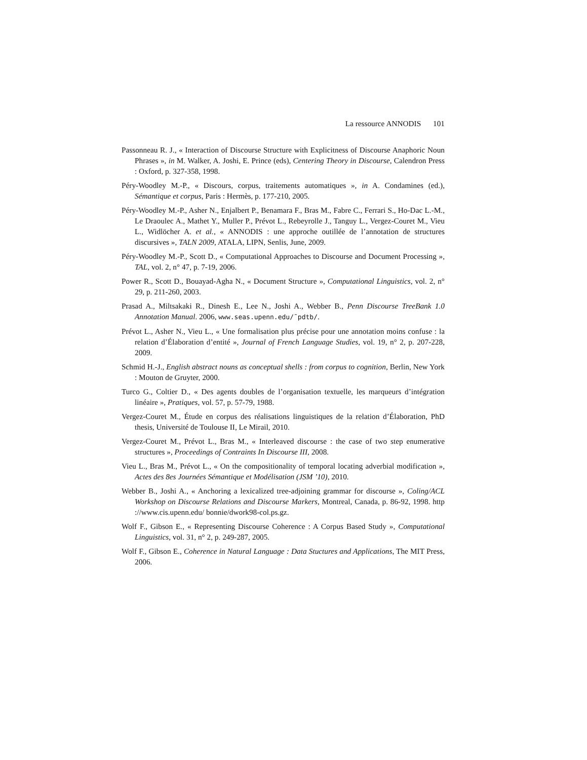La ressource ANNODIS 101
Passonneau R. J., « Interaction of Discourse Structure with Explicitness of Discourse Anaphoric Noun Phrases », in M. Walker, A. Joshi, E. Prince (eds), Centering Theory in Discourse, Calendron Press : Oxford, p. 327-358, 1998.
Péry-Woodley M.-P., « Discours, corpus, traitements automatiques », in A. Condamines (ed.), Sémantique et corpus, Paris : Hermès, p. 177-210, 2005.
Péry-Woodley M.-P., Asher N., Enjalbert P., Benamara F., Bras M., Fabre C., Ferrari S., Ho-Dac L.-M., Le Draoulec A., Mathet Y., Muller P., Prévot L., Rebeyrolle J., Tanguy L., Vergez-Couret M., Vieu L., Widlöcher A. et al., « ANNODIS : une approche outillée de l’annotation de structures discursives », TALN 2009, ATALA, LIPN, Senlis, June, 2009.
Péry-Woodley M.-P., Scott D., « Computational Approaches to Discourse and Document Processing », TAL, vol. 2, n° 47, p. 7-19, 2006.
Power R., Scott D., Bouayad-Agha N., « Document Structure », Computational Linguistics, vol. 2, n° 29, p. 211-260, 2003.
Prasad A., Miltsakaki R., Dinesh E., Lee N., Joshi A., Webber B., Penn Discourse TreeBank 1.0 Annotation Manual. 2006, www.seas.upenn.edu/˜pdtb/.
Prévot L., Asher N., Vieu L., « Une formalisation plus précise pour une annotation moins confuse : la relation d’Élaboration d’entité », Journal of French Language Studies, vol. 19, n° 2, p. 207-228, 2009.
Schmid H.-J., English abstract nouns as conceptual shells : from corpus to cognition, Berlin, New York : Mouton de Gruyter, 2000.
Turco G., Coltier D., « Des agents doubles de l’organisation textuelle, les marqueurs d’intégration linéaire », Pratiques, vol. 57, p. 57-79, 1988.
Vergez-Couret M., Étude en corpus des réalisations linguistiques de la relation d’Élaboration, PhD thesis, Université de Toulouse II, Le Mirail, 2010.
Vergez-Couret M., Prévot L., Bras M., « Interleaved discourse : the case of two step enumerative structures », Proceedings of Contraints In Discourse III, 2008.
Vieu L., Bras M., Prévot L., « On the compositionality of temporal locating adverbial modification », Actes des 8es Journées Sémantique et Modélisation (JSM ’10), 2010.
Webber B., Joshi A., « Anchoring a lexicalized tree-adjoining grammar for discourse », Coling/ACL Workshop on Discourse Relations and Discourse Markers, Montreal, Canada, p. 86-92, 1998. http ://www.cis.upenn.edu/ bonnie/dwork98-col.ps.gz.
Wolf F., Gibson E., « Representing Discourse Coherence : A Corpus Based Study », Computational Linguistics, vol. 31, n° 2, p. 249-287, 2005.
Wolf F., Gibson E., Coherence in Natural Language : Data Stuctures and Applications, The MIT Press, 2006.